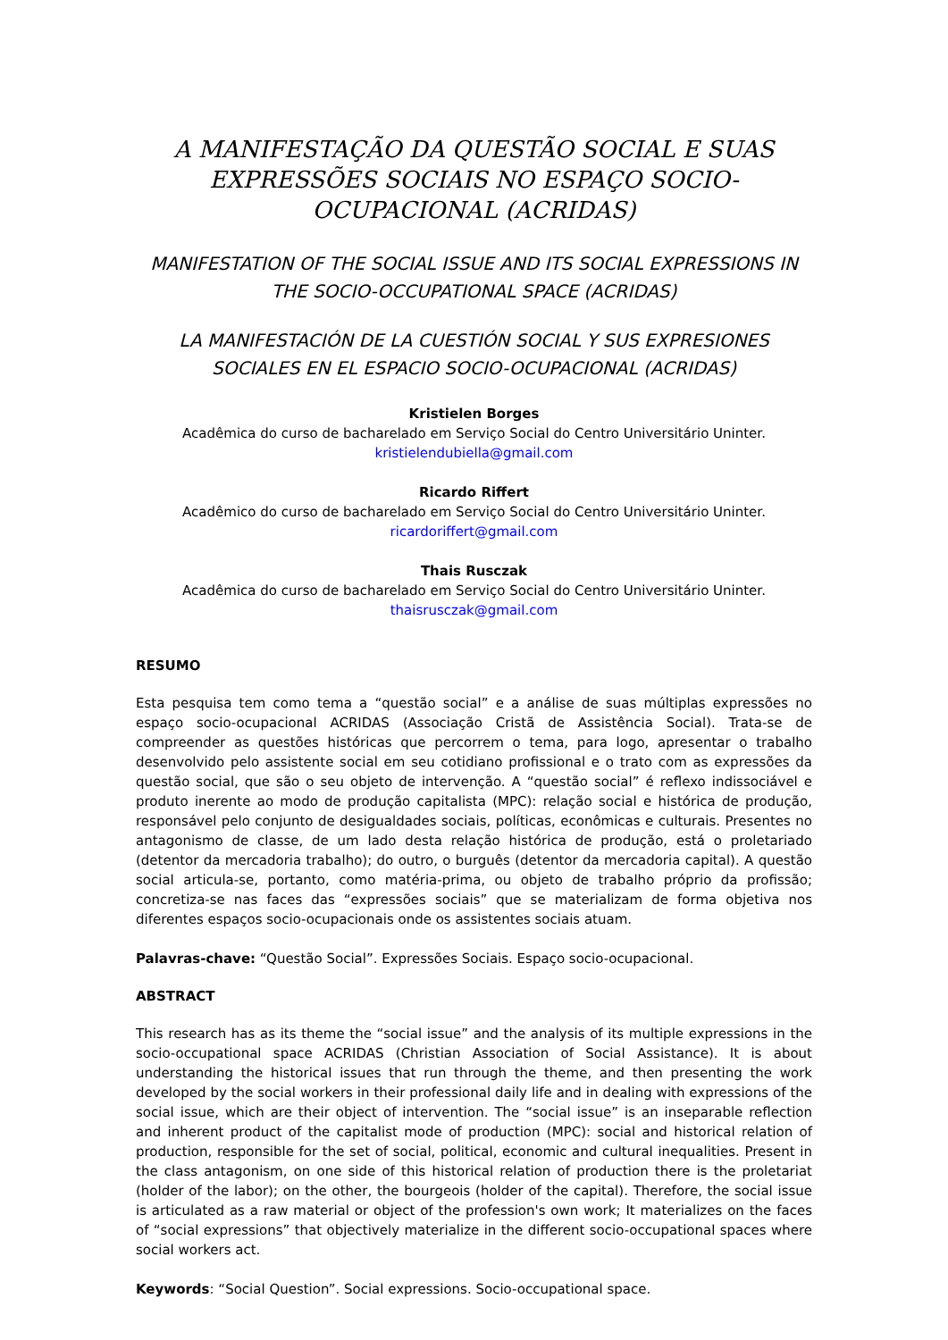A MANIFESTAÇÃO DA QUESTÃO SOCIAL E SUAS EXPRESSÕES SOCIAIS NO ESPAÇO SOCIO-OCUPACIONAL (ACRIDAS)
MANIFESTATION OF THE SOCIAL ISSUE AND ITS SOCIAL EXPRESSIONS IN THE SOCIO-OCCUPATIONAL SPACE (ACRIDAS)
LA MANIFESTACIÓN DE LA CUESTIÓN SOCIAL Y SUS EXPRESIONES SOCIALES EN EL ESPACIO SOCIO-OCUPACIONAL (ACRIDAS)
Kristielen Borges
Acadêmica do curso de bacharelado em Serviço Social do Centro Universitário Uninter.
kristielendubiella@gmail.com
Ricardo Riffert
Acadêmico do curso de bacharelado em Serviço Social do Centro Universitário Uninter.
ricardoriffert@gmail.com
Thais Rusczak
Acadêmica do curso de bacharelado em Serviço Social do Centro Universitário Uninter.
thaisrusczak@gmail.com
RESUMO
Esta pesquisa tem como tema a “questão social” e a análise de suas múltiplas expressões no espaço socio-ocupacional ACRIDAS (Associação Cristã de Assistência Social). Trata-se de compreender as questões históricas que percorrem o tema, para logo, apresentar o trabalho desenvolvido pelo assistente social em seu cotidiano profissional e o trato com as expressões da questão social, que são o seu objeto de intervenção. A “questão social” é reflexo indissociável e produto inerente ao modo de produção capitalista (MPC): relação social e histórica de produção, responsável pelo conjunto de desigualdades sociais, políticas, econômicas e culturais. Presentes no antagonismo de classe, de um lado desta relação histórica de produção, está o proletariado (detentor da mercadoria trabalho); do outro, o burguês (detentor da mercadoria capital). A questão social articula-se, portanto, como matéria-prima, ou objeto de trabalho próprio da profissão; concretiza-se nas faces das “expressões sociais” que se materializam de forma objetiva nos diferentes espaços socio-ocupacionais onde os assistentes sociais atuam.
Palavras-chave: “Questão Social”. Expressões Sociais. Espaço socio-ocupacional.
ABSTRACT
This research has as its theme the “social issue” and the analysis of its multiple expressions in the socio-occupational space ACRIDAS (Christian Association of Social Assistance). It is about understanding the historical issues that run through the theme, and then presenting the work developed by the social workers in their professional daily life and in dealing with expressions of the social issue, which are their object of intervention. The “social issue” is an inseparable reflection and inherent product of the capitalist mode of production (MPC): social and historical relation of production, responsible for the set of social, political, economic and cultural inequalities. Present in the class antagonism, on one side of this historical relation of production there is the proletariat (holder of the labor); on the other, the bourgeois (holder of the capital). Therefore, the social issue is articulated as a raw material or object of the profession's own work; It materializes on the faces of “social expressions” that objectively materialize in the different socio-occupational spaces where social workers act.
Keywords: “Social Question”. Social expressions. Socio-occupational space.